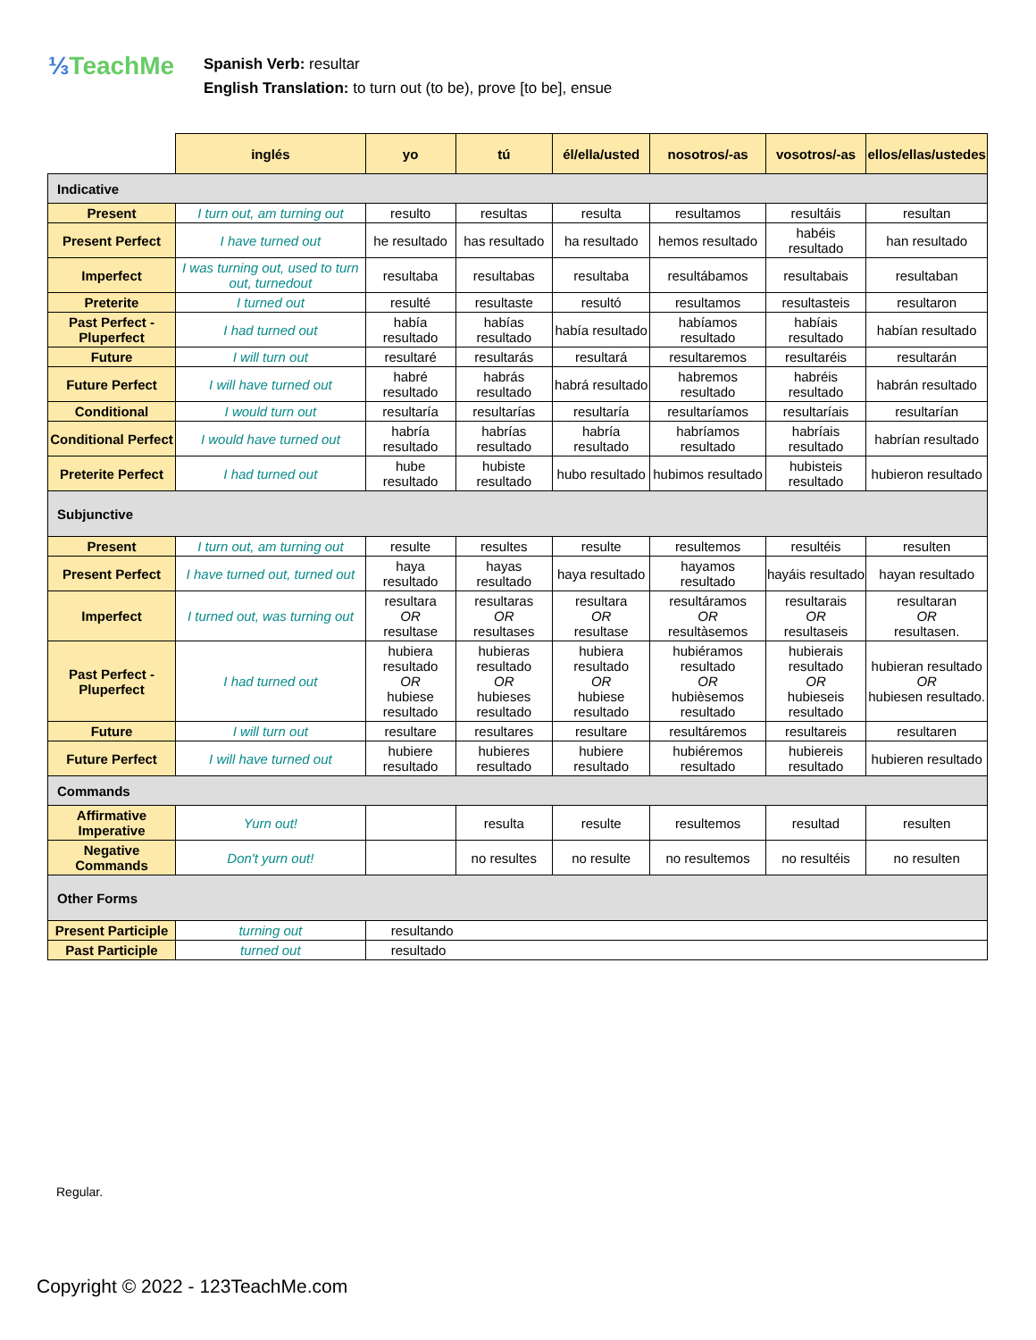⅓TeachMe
Spanish Verb: resultar
English Translation: to turn out (to be), prove [to be], ensue
| | inglés | yo | tú | él/ella/usted | nosotros/-as | vosotros/-as | ellos/ellas/ustedes |
| --- | --- | --- | --- | --- | --- | --- | --- |
| Indicative | | | | | | | |
| Present | I turn out, am turning out | resulto | resultas | resulta | resultamos | resultáis | resultan |
| Present Perfect | I have turned out | he resultado | has resultado | ha resultado | hemos resultado | habéis resultado | han resultado |
| Imperfect | I was turning out, used to turn out, turnedout | resultaba | resultabas | resultaba | resultábamos | resultabais | resultaban |
| Preterite | I turned out | resulté | resultaste | resultó | resultamos | resultasteis | resultaron |
| Past Perfect - Pluperfect | I had turned out | había resultado | habías resultado | había resultado | habíamos resultado | habíais resultado | habían resultado |
| Future | I will turn out | resultaré | resultarás | resultará | resultaremos | resultaréis | resultarán |
| Future Perfect | I will have turned out | habré resultado | habrás resultado | habrá resultado | habremos resultado | habréis resultado | habrán resultado |
| Conditional | I would turn out | resultaría | resultarías | resultaría | resultaríamos | resultaríais | resultarían |
| Conditional Perfect | I would have turned out | habría resultado | habrías resultado | habría resultado | habríamos resultado | habríais resultado | habrían resultado |
| Preterite Perfect | I had turned out | hube resultado | hubiste resultado | hubo resultado | hubimos resultado | hubisteis resultado | hubieron resultado |
| Subjunctive | | | | | | | |
| Present | I turn out, am turning out | resulte | resultes | resulte | resultemos | resultéis | resulten |
| Present Perfect | I have turned out, turned out | haya resultado | hayas resultado | haya resultado | hayamos resultado | hayáis resultado | hayan resultado |
| Imperfect | I turned out, was turning out | resultara OR resultase | resultaras OR resultases | resultara OR resultase | resultáramos OR resultàsemos | resultarais OR resultaseis | resultaran OR resultasen. |
| Past Perfect - Pluperfect | I had turned out | hubiera resultado OR hubiese resultado | hubieras resultado OR hubieses resultado | hubiera resultado OR hubiese resultado | hubiéramos resultado OR hubièsemos resultado | hubierais resultado OR hubieseis resultado | hubieran resultado OR hubiesen resultado. |
| Future | I will turn out | resultare | resultares | resultare | resultáremos | resultareis | resultaren |
| Future Perfect | I will have turned out | hubiere resultado | hubieres resultado | hubiere resultado | hubiéremos resultado | hubiereis resultado | hubieren resultado |
| Commands | | | | | | | |
| Affirmative Imperative | Yurn out! | | resulta | resulte | resultemos | resultad | resulten |
| Negative Commands | Don't yurn out! | | no resultes | no resulte | no resultemos | no resultéis | no resulten |
| Other Forms | | | | | | | |
| Present Participle | turning out | resultando | | | | | |
| Past Participle | turned out | resultado | | | | | |
Regular.
Copyright © 2022 - 123TeachMe.com